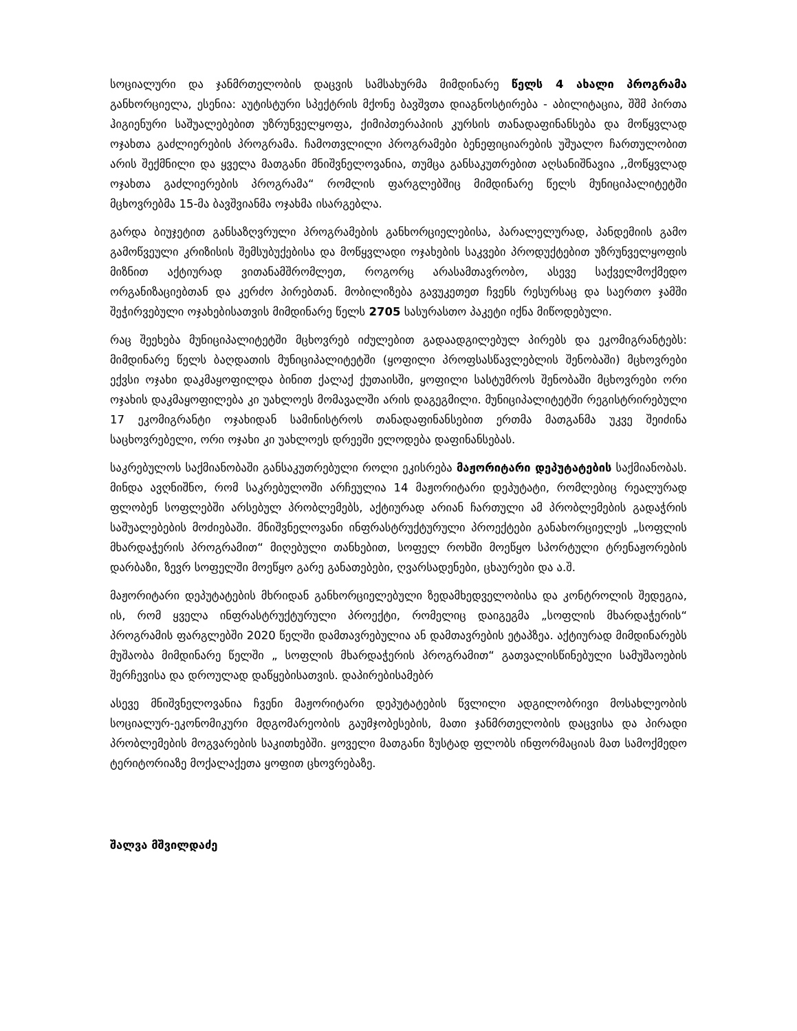სოციალური და ჯანმრთელობის დაცვის სამსახურმა მიმდინარე წელს 4 ახალი პროგრამა განხორციელა, ესენია: აუტისტური სპექტრის მქონე ბავშვთა დიაგნოსტირება - აბილიტაცია, შშმ პირთა ჰიგიენური საშუალებებით უზრუნველყოფა, ქიმიპთერაპიის კურსის თანადაფინანსება და მოწყვლად ოჯახთა გაძლიერების პროგრამა. ჩამოთვლილი პროგრამები ბენეფიციარების უშუალო ჩართულობით არის შექმნილი და ყველა მათგანი მნიშვნელოვანია, თუმცა განსაკუთრებით აღსანიშნავია ,,მოწყვლად ოჯახთა გაძლიერების პროგრამა“ რომლის ფარგლებშიც მიმდინარე წელს მუნიციპალიტეტში მცხოვრებმა 15-მა ბავშვიანმა ოჯახმა ისარგებლა.
გარდა ბიუჯეტით განსაზღვრული პროგრამების განხორციელებისა, პარალელურად, პანდემიის გამო გამოწვეული კრიზისის შემსუბუქებისა და მოწყვლადი ოჯახების საკვები პროდუქტებით უზრუნველყოფის მიზნით აქტიურად ვითანამშრომლეთ, როგორც არასამთავრობო, ასევე საქველმოქმედო ორგანიზაციებთან და კერძო პირებთან. მობილიზება გავუკეთეთ ჩვენს რესურსაც და საერთო ჯამში შეჭირვებული ოჯახებისათვის მიმდინარე წელს 2705 სასურასთო პაკეტი იქნა მიწოდებული.
რაც შეეხება მუნიციპალიტეტში მცხოვრებ იძულებით გადაადგილებულ პირებს და ეკომიგრანტებს: მიმდინარე წელს ბაღდათის მუნიციპალიტეტში (ყოფილი პროფსასწავლებლის შენობაში) მცხოვრები ექვსი ოჯახი დაკმაყოფილდა ბინით ქალაქ ქუთაისში, ყოფილი სასტუმროს შენობაში მცხოვრები ორი ოჯახის დაკმაყოფილება კი უახლოეს მომავალში არის დაგეგმილი. მუნიციპალიტეტში რეგისტრირებული 17 ეკომიგრანტი ოჯახიდან სამინისტროს თანადაფინანსებით ერთმა მათგანმა უკვე შეიძინა საცხოვრებელი, ორი ოჯახი კი უახლოეს დრეეში ელოდება დაფინანსებას.
საკრებულოს საქმიანობაში განსაკუთრებული როლი ეკისრება მაჟორიტარი დეპუტატების საქმიანობას. მინდა ავღნიშნო, რომ საკრებულოში არჩეულია 14 მაჟორიტარი დეპუტატი, რომლებიც რეალურად ფლობენ სოფლებში არსებულ პრობლემებს, აქტიურად არიან ჩართული ამ პრობლემების გადაჭრის საშუალებების მოძიებაში. მნიშვნელოვანი ინფრასტრუქტურული პროექტები განახორციელეს „სოფლის მხარდაჭერის პროგრამით“ მიღებული თანხებით, სოფელ როხში მოეწყო სპორტული ტრენაჟორების დარბაზი, ზევრ სოფელში მოეწყო გარე განათებები, ღვარსადენები, ცხაურები და ა.შ.
მაჟორიტარი დეპუტატების მხრიდან განხორციელებული ზედამხედველობისა და კონტროლის შედეგია, ის, რომ ყველა ინფრასტრუქტურული პროექტი, რომელიც დაიგეგმა „სოფლის მხარდაჭერის“ პროგრამის ფარგლებში 2020 წელში დამთავრებულია ან დამთავრების ეტაპზეა. აქტიურად მიმდინარებს მუშაობა მიმდინარე წელში „ სოფლის მხარდაჭერის პროგრამით“ გათვალისწინებული სამუშაოების შერჩევისა და დროულად დაწყებისათვის. დაპირებისამებრ
ასევე მნიშვნელოვანია ჩვენი მაჟორიტარი დეპუტატების წვლილი ადგილობრივი მოსახლეობის სოციალურ-ეკონომიკური მდგომარეობის გაუმჯობესების, მათი ჯანმრთელობის დაცვისა და პირადი პრობლემების მოგვარების საკითხებში. ყოველი მათგანი ზუსტად ფლობს ინფორმაციას მათ სამოქმედო ტერიტორიაზე მოქალაქეთა ყოფით ცხოვრებაზე.
შალვა მშვილდაძე